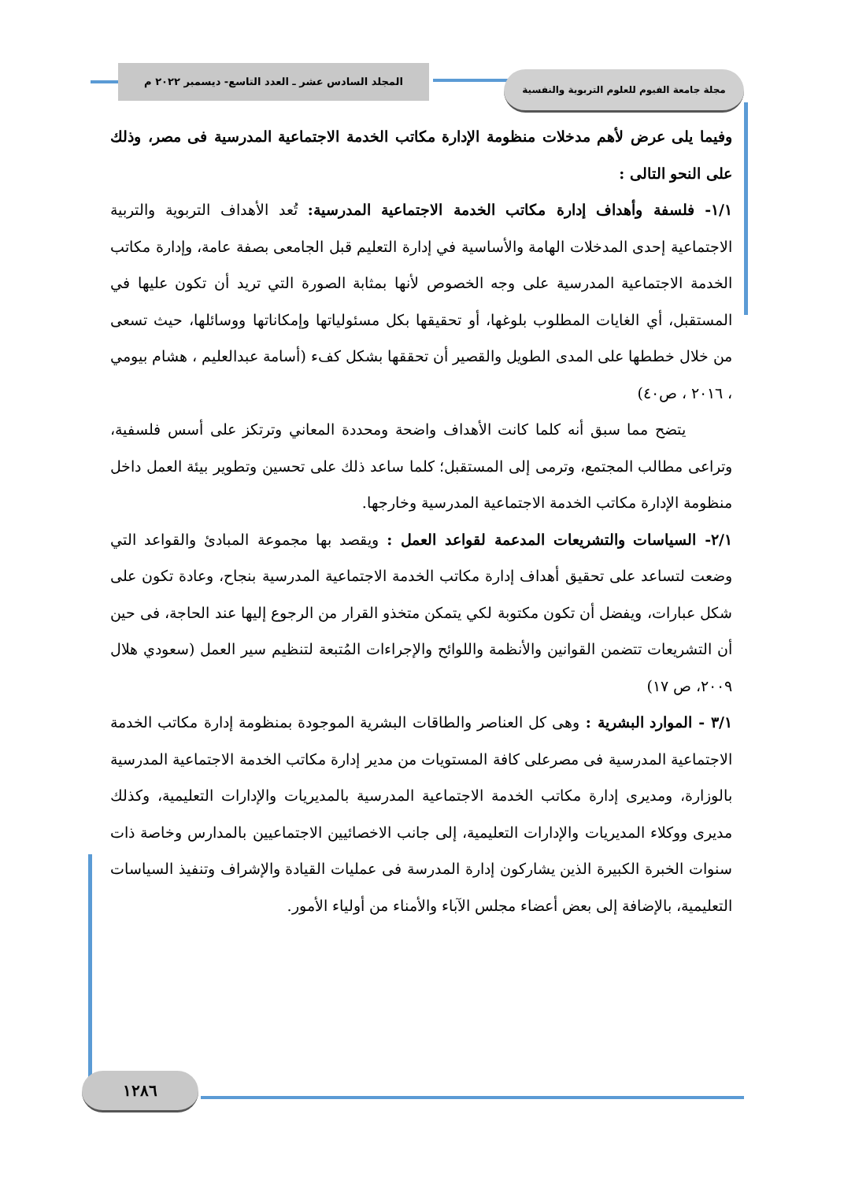المجلد السادس عشر ـ العدد التاسع- ديسمبر ٢٠٢٢ م مجلة جامعة الفيوم للعلوم التربوية والنفسية
وفيما يلى عرض لأهم مدخلات منظومة الإدارة مكاتب الخدمة الاجتماعية المدرسية فى مصر، وذلك على النحو التالى :
١/١- فلسفة وأهداف إدارة مكاتب الخدمة الاجتماعية المدرسية: تُعد الأهداف التربوية والتربية الاجتماعية إحدى المدخلات الهامة والأساسية في إدارة التعليم قبل الجامعى بصفة عامة، وإدارة مكاتب الخدمة الاجتماعية المدرسية على وجه الخصوص لأنها بمثابة الصورة التي تريد أن تكون عليها في المستقبل، أي الغايات المطلوب بلوغها، أو تحقيقها بكل مسئولياتها وإمكاناتها ووسائلها، حيث تسعى من خلال خططها على المدى الطويل والقصير أن تحققها بشكل كفء (أسامة عبدالعليم ، هشام بيومي ، ٢٠١٦ ، ص٤٠)
يتضح مما سبق أنه كلما كانت الأهداف واضحة ومحددة المعاني وترتكز على أسس فلسفية، وتراعى مطالب المجتمع، وترمى إلى المستقبل؛ كلما ساعد ذلك على تحسين وتطوير بيئة العمل داخل منظومة الإدارة مكاتب الخدمة الاجتماعية المدرسية وخارجها.
٢/١- السياسات والتشريعات المدعمة لقواعد العمل : ويقصد بها مجموعة المبادئ والقواعد التي وضعت لتساعد على تحقيق أهداف إدارة مكاتب الخدمة الاجتماعية المدرسية بنجاح، وعادة تكون على شكل عبارات، ويفضل أن تكون مكتوبة لكي يتمكن متخذو القرار من الرجوع إليها عند الحاجة، فى حين أن التشريعات تتضمن القوانين والأنظمة واللوائح والإجراءات المُتبعة لتنظيم سير العمل (سعودي هلال ٢٠٠٩، ص ١٧)
٣/١ - الموارد البشرية : وهى كل العناصر والطاقات البشرية الموجودة بمنظومة إدارة مكاتب الخدمة الاجتماعية المدرسية فى مصرعلى كافة المستويات من مدير إدارة مكاتب الخدمة الاجتماعية المدرسية بالوزارة، ومديرى إدارة مكاتب الخدمة الاجتماعية المدرسية بالمديريات والإدارات التعليمية، وكذلك مديرى ووكلاء المديريات والإدارات التعليمية، إلى جانب الاخصائيين الاجتماعيين بالمدارس وخاصة ذات سنوات الخبرة الكبيرة الذين يشاركون إدارة المدرسة فى عمليات القيادة والإشراف وتنفيذ السياسات التعليمية، بالإضافة إلى بعض أعضاء مجلس الآباء والأمناء من أولياء الأمور.
١٢٨٦